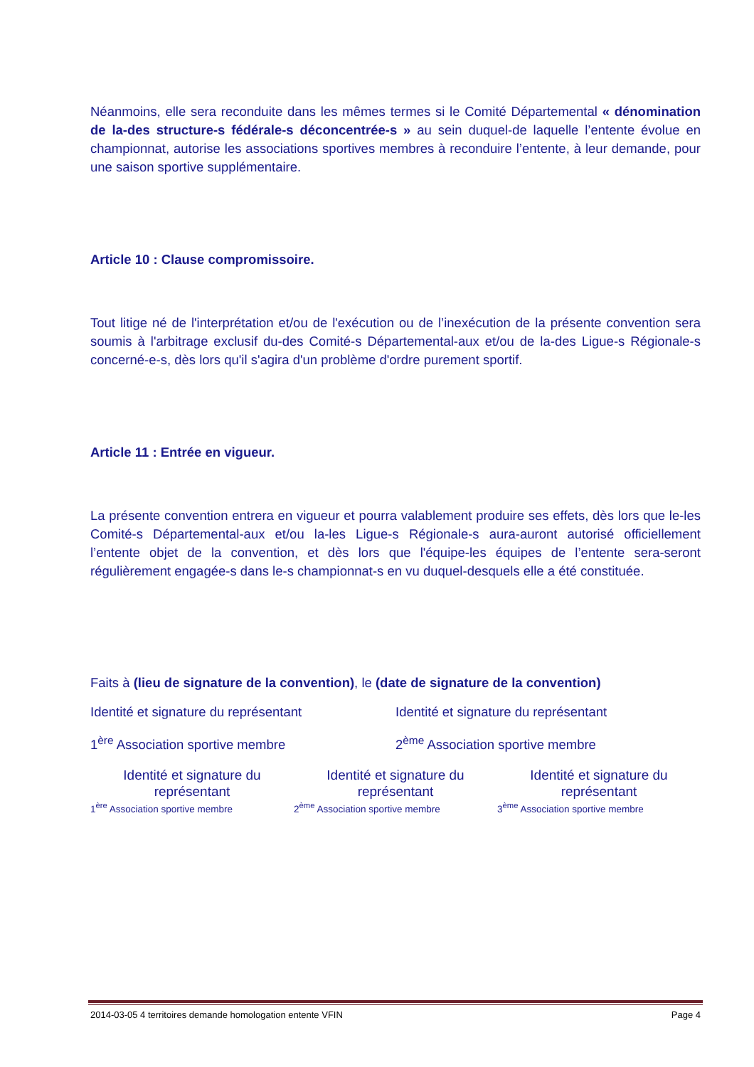Néanmoins, elle sera reconduite dans les mêmes termes si le Comité Départemental « dénomination de la-des structure-s fédérale-s déconcentrée-s » au sein duquel-de laquelle l’entente évolue en championnat, autorise les associations sportives membres à reconduire l’entente, à leur demande, pour une saison sportive supplémentaire.
Article 10 : Clause compromissoire.
Tout litige né de l'interprétation et/ou de l'exécution ou de l’inexécution de la présente convention sera soumis à l'arbitrage exclusif du-des Comité-s Départemental-aux et/ou de la-des Ligue-s Régionale-s concerné-e-s, dès lors qu'il s'agira d'un problème d'ordre purement sportif.
Article 11 : Entrée en vigueur.
La présente convention entrera en vigueur et pourra valablement produire ses effets, dès lors que le-les Comité-s Départemental-aux et/ou la-les Ligue-s Régionale-s aura-auront autorisé officiellement l’entente objet de la convention, et dès lors que l'équipe-les équipes de l’entente sera-seront régulièrement engagée-s dans le-s championnat-s en vu duquel-desquels elle a été constituée.
Faits à (lieu de signature de la convention), le (date de signature de la convention)
Identité et signature du représentant Identité et signature du représentant
1<sup>ère</sup> Association sportive membre 2<sup>ème</sup> Association sportive membre
Identité et signature du représentant
1<sup>ère</sup> Association sportive membre
Identité et signature du représentant
2<sup>ème</sup> Association sportive membre
Identité et signature du représentant
3<sup>ème</sup> Association sportive membre
2014-03-05 4 territoires demande homologation entente VFIN Page 4